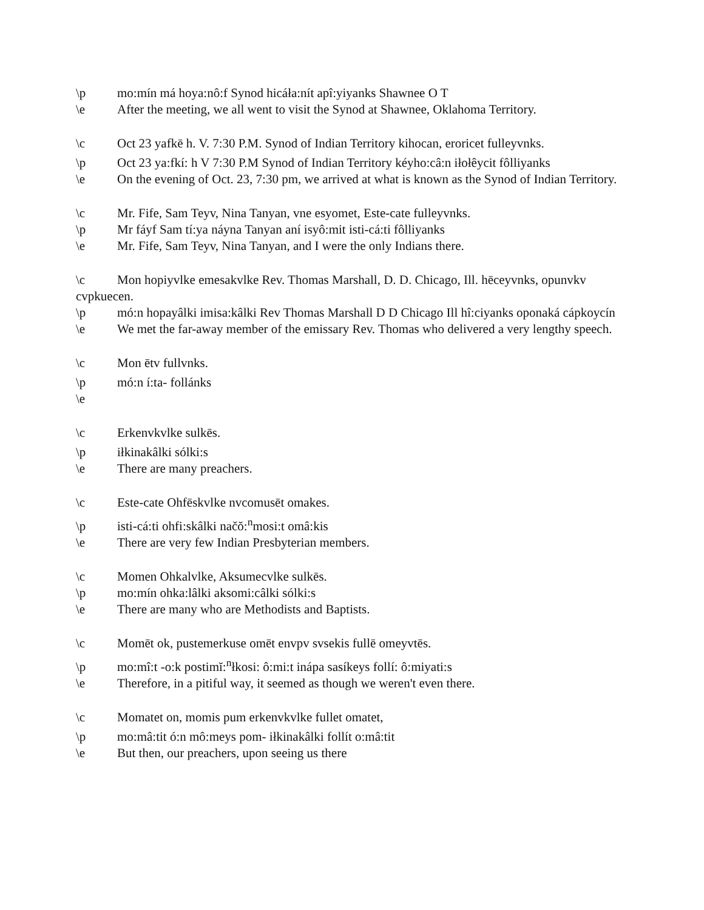\p mo:mín má hoya:nô:f Synod hicáła:nít apî:yiyanks Shawnee O T
\e After the meeting, we all went to visit the Synod at Shawnee, Oklahoma Territory.
\c Oct 23 yafkē h. V. 7:30 P.M. Synod of Indian Territory kihocan, eroricet fulleyvnks.
\p Oct 23 ya:fkí: h V 7:30 P.M Synod of Indian Territory kéyho:câ:n iłołêycit fôlliyanks
\e On the evening of Oct. 23, 7:30 pm, we arrived at what is known as the Synod of Indian Territory.
\c Mr. Fife, Sam Teyv, Nina Tanyan, vne esyomet, Este-cate fulleyvnks.
\p Mr fáyf Sam tí:ya náyna Tanyan aní isyô:mit isti-cá:ti fôlliyanks
\e Mr. Fife, Sam Teyv, Nina Tanyan, and I were the only Indians there.
\c Mon hopiyvlke emesakvlke Rev. Thomas Marshall, D. D. Chicago, Ill. hēceyvnks, opunvkv cvpkuecen.
\p mó:n hopayâlki imisa:kâlki Rev Thomas Marshall D D Chicago Ill hî:ciyanks oponaká cápkoycín
\e We met the far-away member of the emissary Rev. Thomas who delivered a very lengthy speech.
\c Mon ētv fullvnks.
\p mó:n í:ta- follánks
\e
\c Erkenvkvlke sulkēs.
\p iłkinakâlki sólki:s
\e There are many preachers.
\c Este-cate Ohfēskvlke nvcomusēt omakes.
\p isti-cá:ti ohfi:skâlki načŏ:<sup>n</sup>mosi:t omâ:kis
\e There are very few Indian Presbyterian members.
\c Momen Ohkalvlke, Aksumecvlke sulkēs.
\p mo:mín ohka:lâlki aksomi:câlki sólki:s
\e There are many who are Methodists and Baptists.
\c Momēt ok, pustemerkuse omēt envpv svsekis fullē omeyvtēs.
\p mo:mî:t -o:k postimĭ:<sup>n</sup>łkosi: ô:mi:t inápa sasíkeys follí: ô:miyati:s
\e Therefore, in a pitiful way, it seemed as though we weren't even there.
\c Momatet on, momis pum erkenvkvlke fullet omatet,
\p mo:mâ:tit ó:n mô:meys pom- iłkinakâlki follít o:mâ:tit
\e But then, our preachers, upon seeing us there